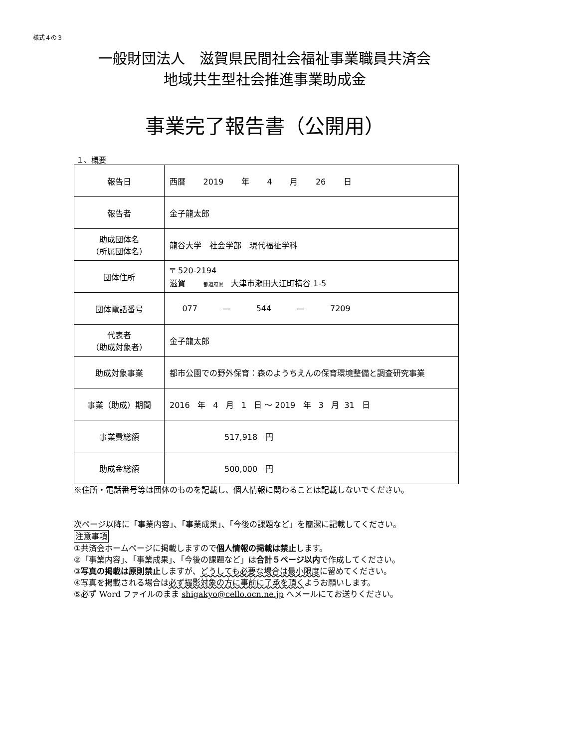様式４の３
一般財団法人　滋賀県民間社会福祉事業職員共済会
地域共生型社会推進事業助成金
事業完了報告書（公開用）
１、概要
| 報告日 | 西暦 2019 年 4 月 26 日 |
| 報告者 | 金子龍太郎 |
| 助成団体名 （所属団体名） | 龍谷大学 社会学部 現代福祉学科 |
| 団体住所 | 〒 520-2194 滋賀 都道府県 大津市瀬田大江町横谷 1-5 |
| 団体電話番号 | 077 — 544 — 7209 |
| 代表者 （助成対象者） | 金子龍太郎 |
| 助成対象事業 | 都市公園での野外保育：森のようちえんの保育環境整備と調査研究事業 |
| 事業（助成）期間 | 2016 年 4 月 1 日 ～ 2019 年 3 月 31 日 |
| 事業費総額 | 517,918 円 |
| 助成金総額 | 500,000 円 |
※住所・電話番号等は団体のものを記載し、個人情報に関わることは記載しないでください。
次ページ以降に「事業内容」、「事業成果」、「今後の課題など」を簡潔に記載してください。
注意事項
①共済会ホームページに掲載しますので個人情報の掲載は禁止します。
②「事業内容」、「事業成果」、「今後の課題など」は合計５ページ以内で作成してください。
③写真の掲載は原則禁止しますが、どうしても必要な場合は最小限度に留めてください。
④写真を掲載される場合は必ず撮影対象の方に事前に了承を頂くようお願いします。
⑤必ず Word ファイルのまま shigakyo@cello.ocn.ne.jp へメールにてお送りください。